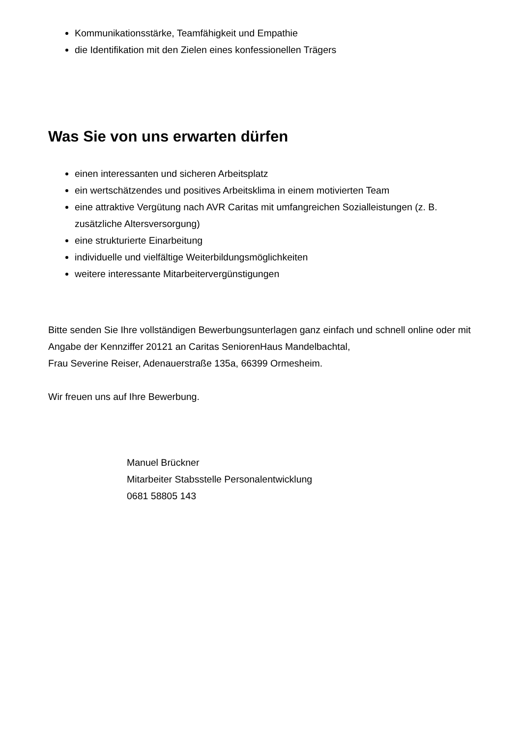Kommunikationsstärke, Teamfähigkeit und Empathie
die Identifikation mit den Zielen eines konfessionellen Trägers
Was Sie von uns erwarten dürfen
einen interessanten und sicheren Arbeitsplatz
ein wertschätzendes und positives Arbeitsklima in einem motivierten Team
eine attraktive Vergütung nach AVR Caritas mit umfangreichen Sozialleistungen (z. B. zusätzliche Altersversorgung)
eine strukturierte Einarbeitung
individuelle und vielfältige Weiterbildungsmöglichkeiten
weitere interessante Mitarbeitervergünstigungen
Bitte senden Sie Ihre vollständigen Bewerbungsunterlagen ganz einfach und schnell online oder mit Angabe der Kennziffer 20121 an Caritas SeniorenHaus Mandelbachtal,
Frau Severine Reiser, Adenauerstraße 135a, 66399 Ormesheim.
Wir freuen uns auf Ihre Bewerbung.
Manuel Brückner
Mitarbeiter Stabsstelle Personalentwicklung
0681 58805 143